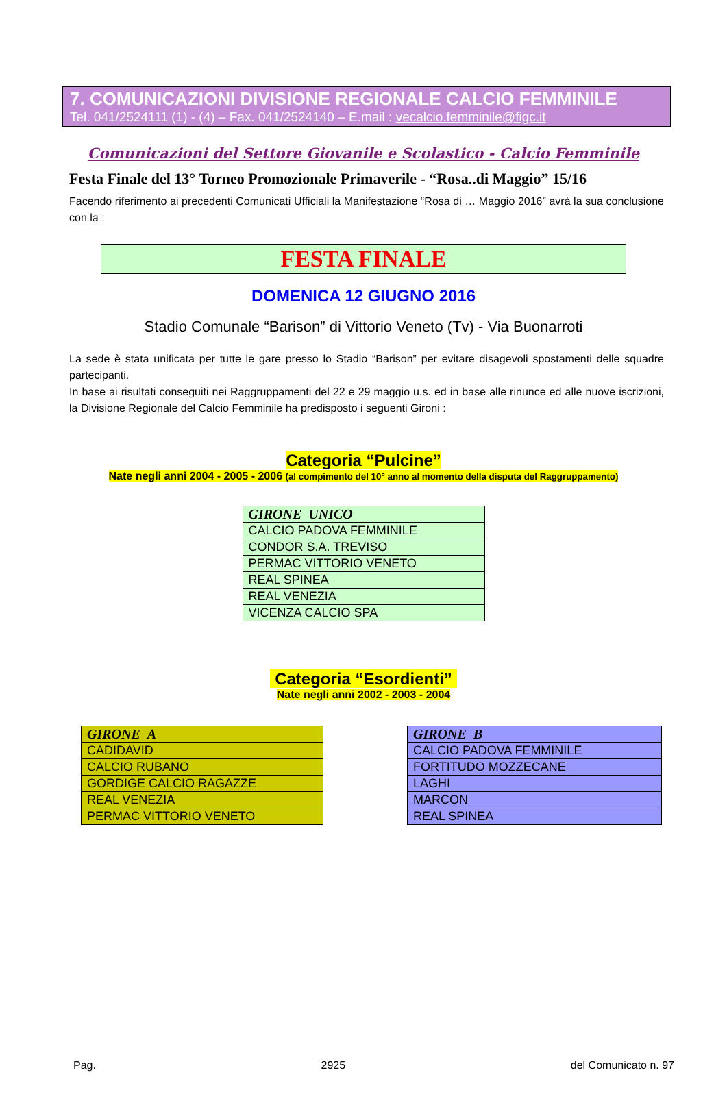7. COMUNICAZIONI DIVISIONE REGIONALE CALCIO FEMMINILE
Tel. 041/2524111 (1) - (4) – Fax. 041/2524140 – E.mail : vecalcio.femminile@figc.it
Comunicazioni del Settore Giovanile e Scolastico - Calcio Femminile
Festa Finale del 13° Torneo Promozionale Primaverile - “Rosa..di Maggio” 15/16
Facendo riferimento ai precedenti Comunicati Ufficiali la Manifestazione “Rosa di … Maggio 2016” avrà la sua conclusione con la :
FESTA FINALE
DOMENICA 12 GIUGNO 2016
Stadio Comunale “Barison” di Vittorio Veneto (Tv) - Via Buonarroti
La sede è stata unificata per tutte le gare presso lo Stadio “Barison” per evitare disagevoli spostamenti delle squadre partecipanti.
In base ai risultati conseguiti nei Raggruppamenti del 22 e 29 maggio u.s. ed in base alle rinunce ed alle nuove iscrizioni, la Divisione Regionale del Calcio Femminile ha predisposto i seguenti Gironi :
Categoria “Pulcine”
Nate negli anni 2004 - 2005 - 2006 (al compimento del 10° anno al momento della disputa del Raggruppamento)
| GIRONE UNICO |
| --- |
| CALCIO PADOVA FEMMINILE |
| CONDOR S.A. TREVISO |
| PERMAC VITTORIO VENETO |
| REAL SPINEA |
| REAL VENEZIA |
| VICENZA CALCIO SPA |
Categoria “Esordienti”
Nate negli anni 2002 - 2003 - 2004
| GIRONE A |
| --- |
| CADIDAVID |
| CALCIO RUBANO |
| GORDIGE CALCIO RAGAZZE |
| REAL VENEZIA |
| PERMAC VITTORIO VENETO |
| GIRONE B |
| --- |
| CALCIO PADOVA FEMMINILE |
| FORTITUDO MOZZECANE |
| LAGHI |
| MARCON |
| REAL SPINEA |
Pag. 2925 del Comunicato n. 97